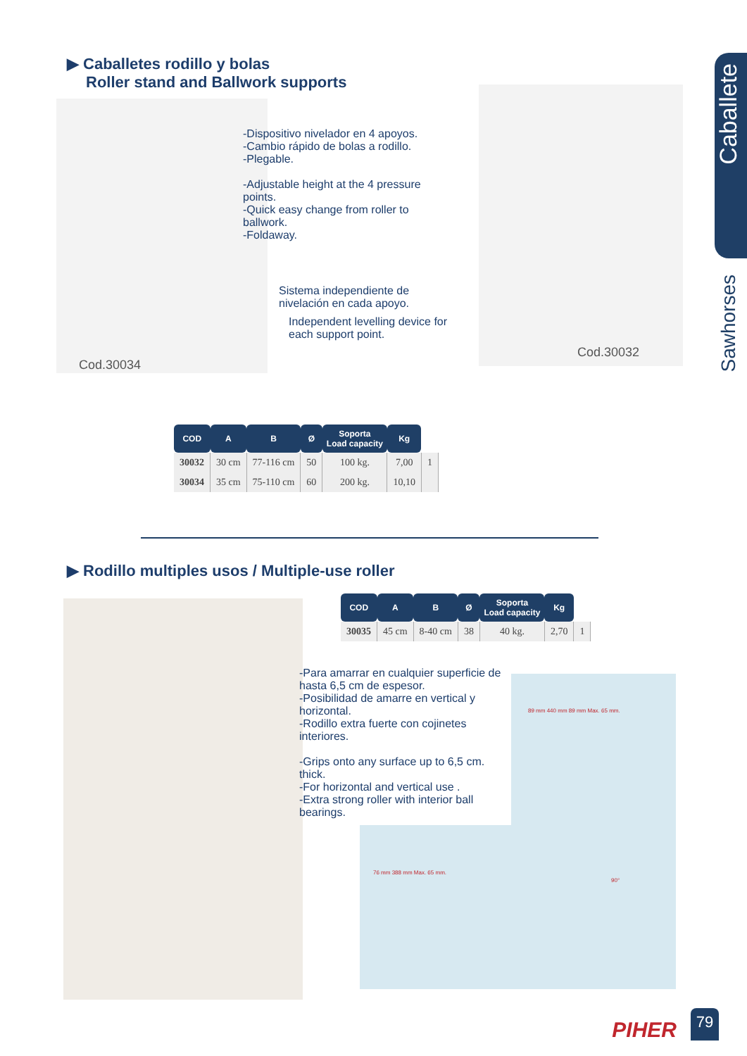Caballete
Sawhorses
▶ Caballetes rodillo y bolas
Roller stand and Ballwork supports
Cod.30034
-Dispositivo nivelador en 4 apoyos.
-Cambio rápido de bolas a rodillo.
-Plegable.
-Adjustable height at the 4 pressure points.
-Quick easy change from roller to ballwork.
-Foldaway.
Sistema independiente de nivelación en cada apoyo.
Independent levelling device for each support point.
Cod.30032
| COD | A | B | Ø | Soporta Load capacity | Kg | |
| --- | --- | --- | --- | --- | --- | --- |
| 30032 | 30 cm | 77-116 cm | 50 | 100 kg. | 7,00 | 1 |
| 30034 | 35 cm | 75-110 cm | 60 | 200 kg. | 10,10 | |
▶ Rodillo multiples usos / Multiple-use roller
| COD | A | B | Ø | Soporta Load capacity | Kg | |
| --- | --- | --- | --- | --- | --- | --- |
| 30035 | 45 cm | 8-40 cm | 38 | 40 kg. | 2,70 | 1 |
-Para amarrar en cualquier superficie de hasta 6,5 cm de espesor.
-Posibilidad de amarre en vertical y horizontal.
-Rodillo extra fuerte con cojinetes interiores.
-Grips onto any surface up to 6,5 cm. thick.
-For horizontal and vertical use .
-Extra strong roller with interior ball bearings.
89 mm 440 mm 89 mm Max. 65 mm.
76 mm 388 mm Max. 65 mm.
90°
PIHER 79